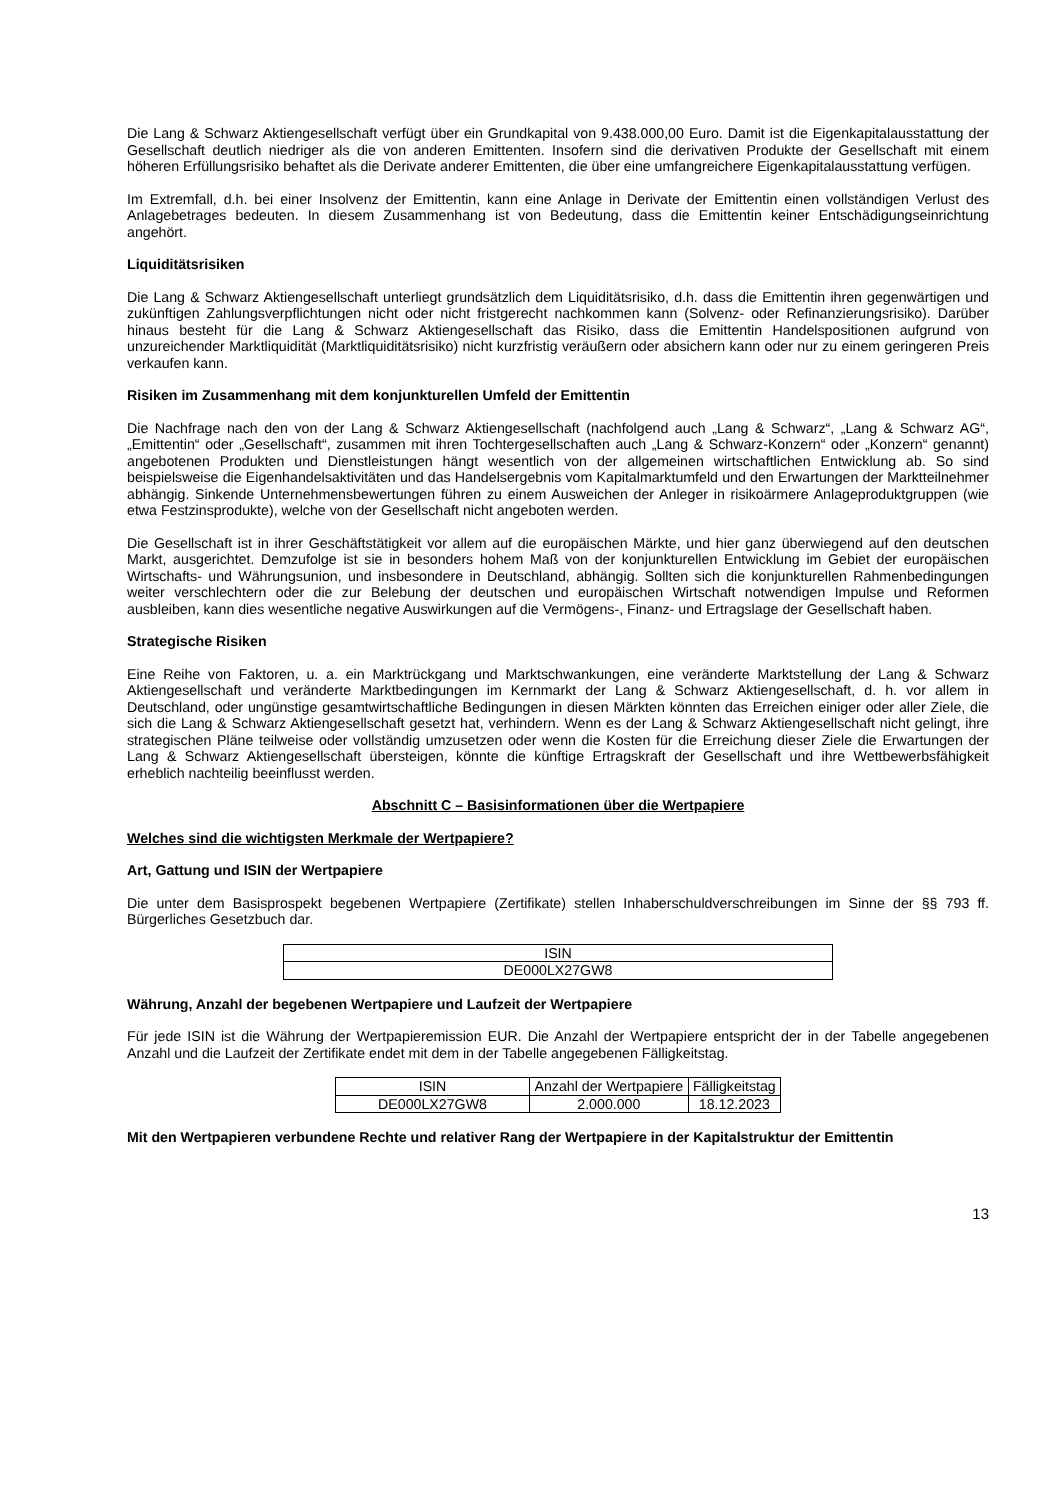Die Lang & Schwarz Aktiengesellschaft verfügt über ein Grundkapital von 9.438.000,00 Euro. Damit ist die Eigenkapitalausstattung der Gesellschaft deutlich niedriger als die von anderen Emittenten. Insofern sind die derivativen Produkte der Gesellschaft mit einem höheren Erfüllungsrisiko behaftet als die Derivate anderer Emittenten, die über eine umfangreichere Eigenkapitalausstattung verfügen.
Im Extremfall, d.h. bei einer Insolvenz der Emittentin, kann eine Anlage in Derivate der Emittentin einen vollständigen Verlust des Anlagebetrages bedeuten. In diesem Zusammenhang ist von Bedeutung, dass die Emittentin keiner Entschädigungseinrichtung angehört.
Liquiditätsrisiken
Die Lang & Schwarz Aktiengesellschaft unterliegt grundsätzlich dem Liquiditätsrisiko, d.h. dass die Emittentin ihren gegenwärtigen und zukünftigen Zahlungsverpflichtungen nicht oder nicht fristgerecht nachkommen kann (Solvenz- oder Refinanzierungsrisiko). Darüber hinaus besteht für die Lang & Schwarz Aktiengesellschaft das Risiko, dass die Emittentin Handelspositionen aufgrund von unzureichender Marktliquidität (Marktliquiditätsrisiko) nicht kurzfristig veräußern oder absichern kann oder nur zu einem geringeren Preis verkaufen kann.
Risiken im Zusammenhang mit dem konjunkturellen Umfeld der Emittentin
Die Nachfrage nach den von der Lang & Schwarz Aktiengesellschaft (nachfolgend auch „Lang & Schwarz“, „Lang & Schwarz AG“, „Emittentin“ oder „Gesellschaft“, zusammen mit ihren Tochtergesellschaften auch „Lang & Schwarz-Konzern“ oder „Konzern“ genannt) angebotenen Produkten und Dienstleistungen hängt wesentlich von der allgemeinen wirtschaftlichen Entwicklung ab. So sind beispielsweise die Eigenhandelsaktivitäten und das Handelsergebnis vom Kapitalmarktumfeld und den Erwartungen der Marktteilnehmer abhängig. Sinkende Unternehmensbewertungen führen zu einem Ausweichen der Anleger in risikoärmere Anlageproduktgruppen (wie etwa Festzinsprodukte), welche von der Gesellschaft nicht angeboten werden.
Die Gesellschaft ist in ihrer Geschäftstätigkeit vor allem auf die europäischen Märkte, und hier ganz überwiegend auf den deutschen Markt, ausgerichtet. Demzufolge ist sie in besonders hohem Maß von der konjunkturellen Entwicklung im Gebiet der europäischen Wirtschafts- und Währungsunion, und insbesondere in Deutschland, abhängig. Sollten sich die konjunkturellen Rahmenbedingungen weiter verschlechtern oder die zur Belebung der deutschen und europäischen Wirtschaft notwendigen Impulse und Reformen ausbleiben, kann dies wesentliche negative Auswirkungen auf die Vermögens-, Finanz- und Ertragslage der Gesellschaft haben.
Strategische Risiken
Eine Reihe von Faktoren, u. a. ein Marktrückgang und Marktschwankungen, eine veränderte Marktstellung der Lang & Schwarz Aktiengesellschaft und veränderte Marktbedingungen im Kernmarkt der Lang & Schwarz Aktiengesellschaft, d. h. vor allem in Deutschland, oder ungünstige gesamtwirtschaftliche Bedingungen in diesen Märkten könnten das Erreichen einiger oder aller Ziele, die sich die Lang & Schwarz Aktiengesellschaft gesetzt hat, verhindern. Wenn es der Lang & Schwarz Aktiengesellschaft nicht gelingt, ihre strategischen Pläne teilweise oder vollständig umzusetzen oder wenn die Kosten für die Erreichung dieser Ziele die Erwartungen der Lang & Schwarz Aktiengesellschaft übersteigen, könnte die künftige Ertragskraft der Gesellschaft und ihre Wettbewerbsfähigkeit erheblich nachteilig beeinflusst werden.
Abschnitt C – Basisinformationen über die Wertpapiere
Welches sind die wichtigsten Merkmale der Wertpapiere?
Art, Gattung und ISIN der Wertpapiere
Die unter dem Basisprospekt begebenen Wertpapiere (Zertifikate) stellen Inhaberschuldverschreibungen im Sinne der §§ 793 ff. Bürgerliches Gesetzbuch dar.
| ISIN |
| --- |
| DE000LX27GW8 |
Währung, Anzahl der begebenen Wertpapiere und Laufzeit der Wertpapiere
Für jede ISIN ist die Währung der Wertpapieremission EUR. Die Anzahl der Wertpapiere entspricht der in der Tabelle angegebenen Anzahl und die Laufzeit der Zertifikate endet mit dem in der Tabelle angegebenen Fälligkeitstag.
| ISIN | Anzahl der Wertpapiere | Fälligkeitstag |
| --- | --- | --- |
| DE000LX27GW8 | 2.000.000 | 18.12.2023 |
Mit den Wertpapieren verbundene Rechte und relativer Rang der Wertpapiere in der Kapitalstruktur der Emittentin
13